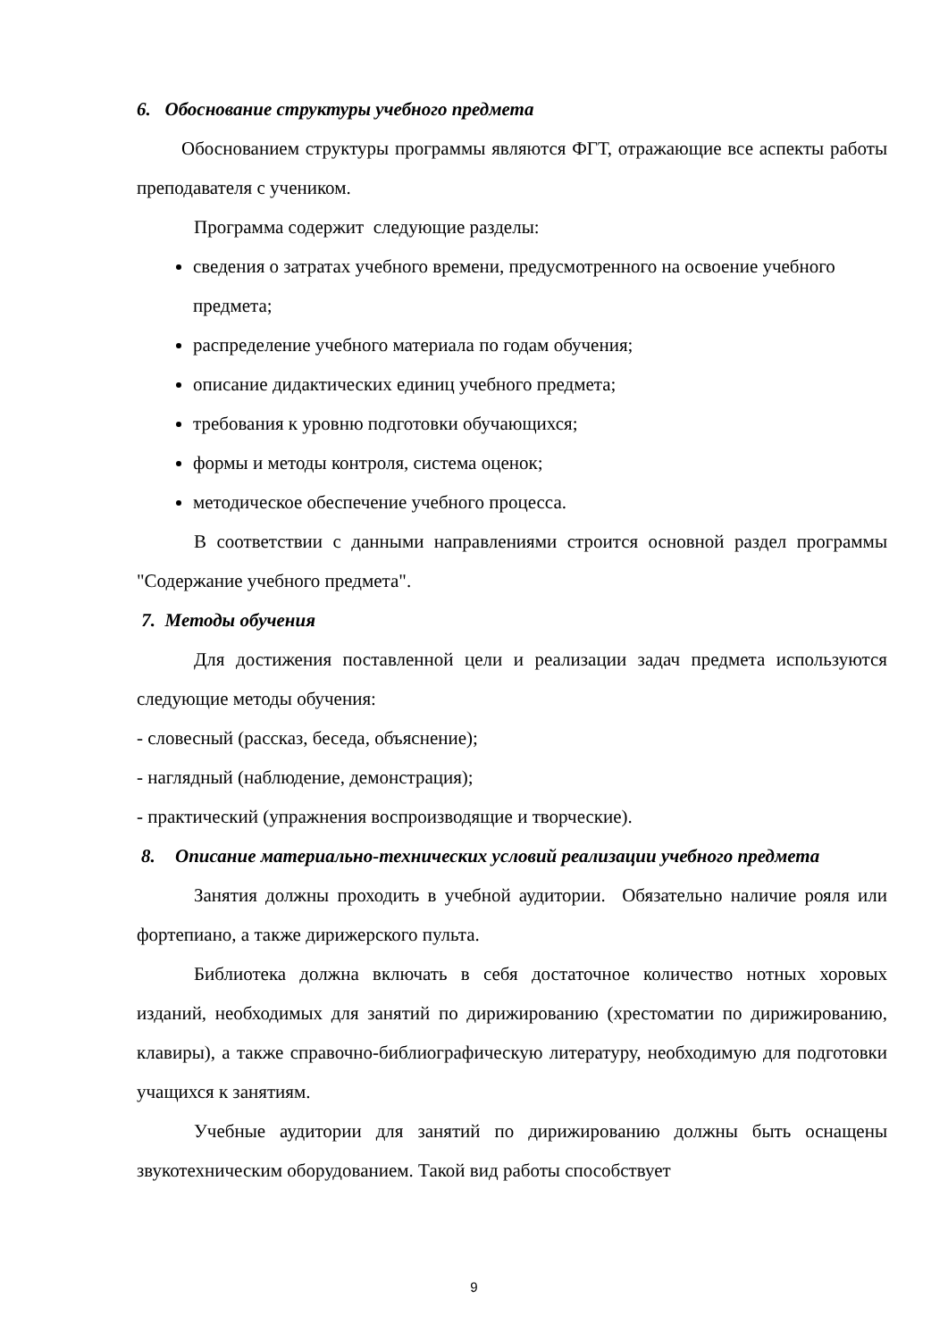6. Обоснование структуры учебного предмета
Обоснованием структуры программы являются ФГТ, отражающие все аспекты работы преподавателя с учеником.
Программа содержит следующие разделы:
сведения о затратах учебного времени, предусмотренного на освоение учебного предмета;
распределение учебного материала по годам обучения;
описание дидактических единиц учебного предмета;
требования к уровню подготовки обучающихся;
формы и методы контроля, система оценок;
методическое обеспечение учебного процесса.
В соответствии с данными направлениями строится основной раздел программы "Содержание учебного предмета".
7. Методы обучения
Для достижения поставленной цели и реализации задач предмета используются следующие методы обучения:
- словесный (рассказ, беседа, объяснение);
- наглядный (наблюдение, демонстрация);
- практический (упражнения воспроизводящие и творческие).
8. Описание материально-технических условий реализации учебного предмета
Занятия должны проходить в учебной аудитории. Обязательно наличие рояля или фортепиано, а также дирижерского пульта.
Библиотека должна включать в себя достаточное количество нотных хоровых изданий, необходимых для занятий по дирижированию (хрестоматии по дирижированию, клавиры), а также справочно-библиографическую литературу, необходимую для подготовки учащихся к занятиям.
Учебные аудитории для занятий по дирижированию должны быть оснащены звукотехническим оборудованием. Такой вид работы способствует
9